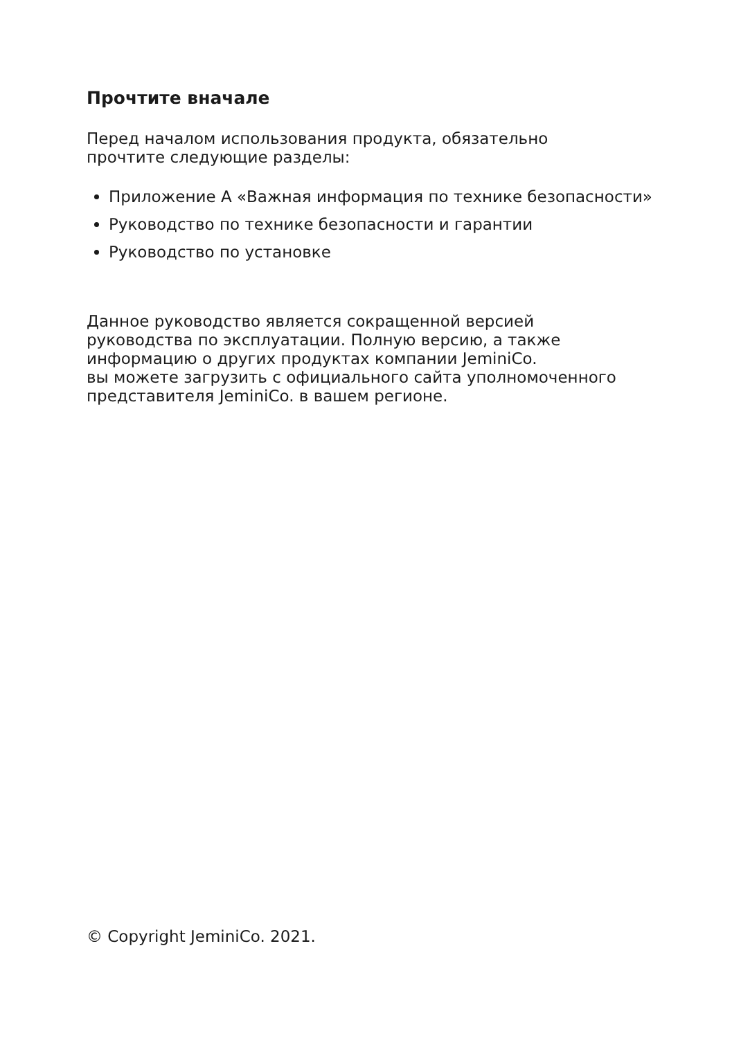Прочтите вначале
Перед началом использования продукта, обязательно
прочтите следующие разделы:
Приложение А «Важная информация по технике безопасности»
Руководство по технике безопасности и гарантии
Руководство по установке
Данное руководство является сокращенной версией
руководства по эксплуатации. Полную версию, а также
информацию о других продуктах компании JeminiCo.
вы можете загрузить с официального сайта уполномоченного
представителя JeminiCo. в вашем регионе.
© Copyright JeminiCo. 2021.